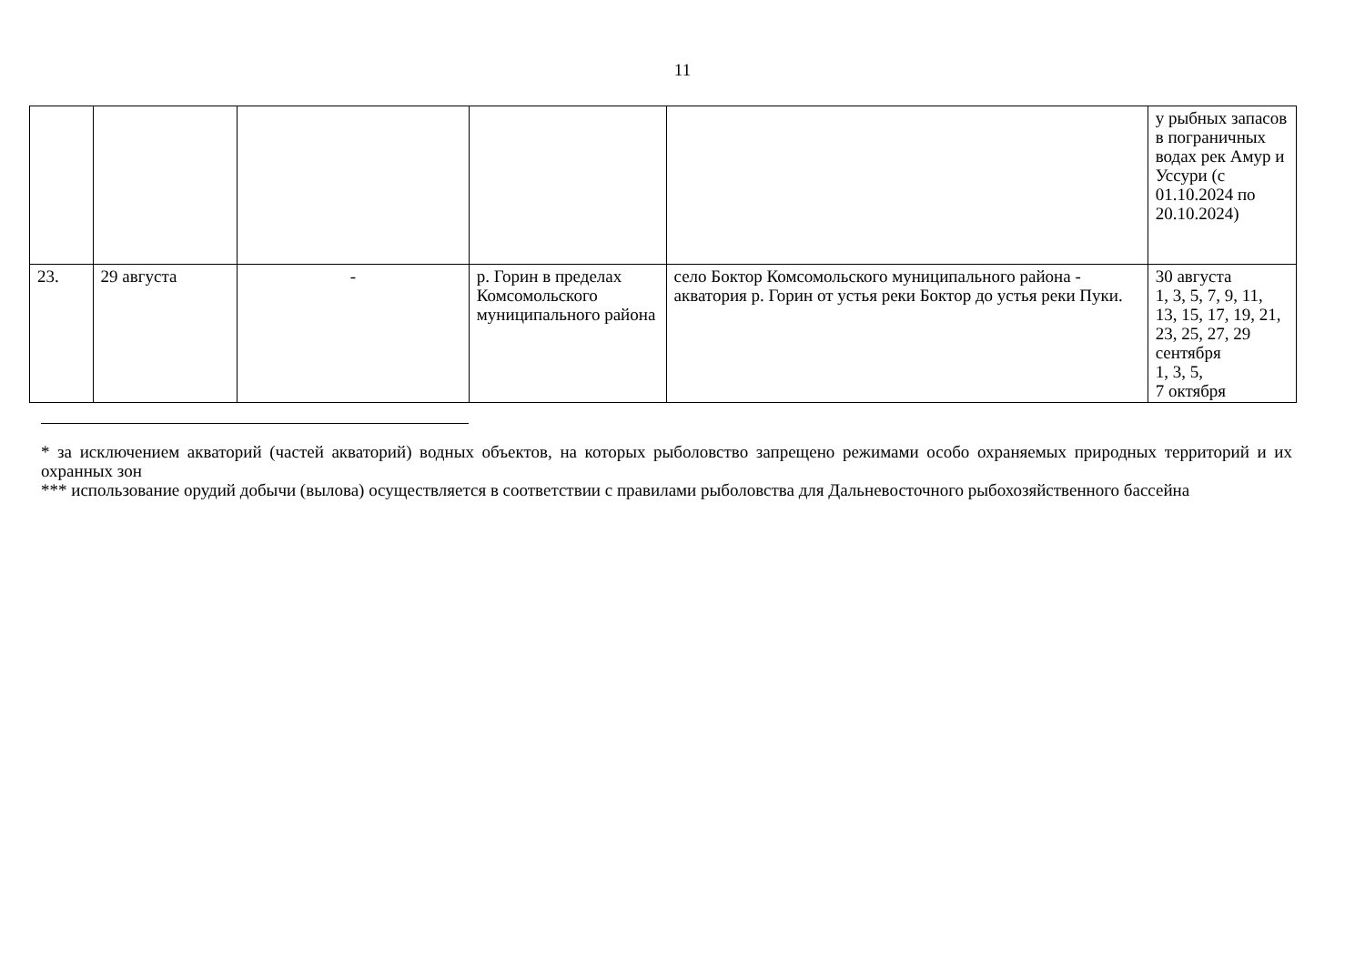11
| | | | | | у рыбных запасов в пограничных водах рек Амур и Уссури (с 01.10.2024 по 20.10.2024) |
| 23. | 29 августа | - | р. Горин в пределах Комсомольского муниципального района | село Боктор Комсомольского муниципального района - акватория р. Горин от устья реки Боктор до устья реки Пуки. | 30 августа 1, 3, 5, 7, 9, 11, 13, 15, 17, 19, 21, 23, 25, 27, 29 сентября 1, 3, 5, 7 октября |
* за исключением акваторий (частей акваторий) водных объектов, на которых рыболовство запрещено режимами особо охраняемых природных территорий и их охранных зон
*** использование орудий добычи (вылова) осуществляется в соответствии с правилами рыболовства для Дальневосточного рыбохозяйственного бассейна